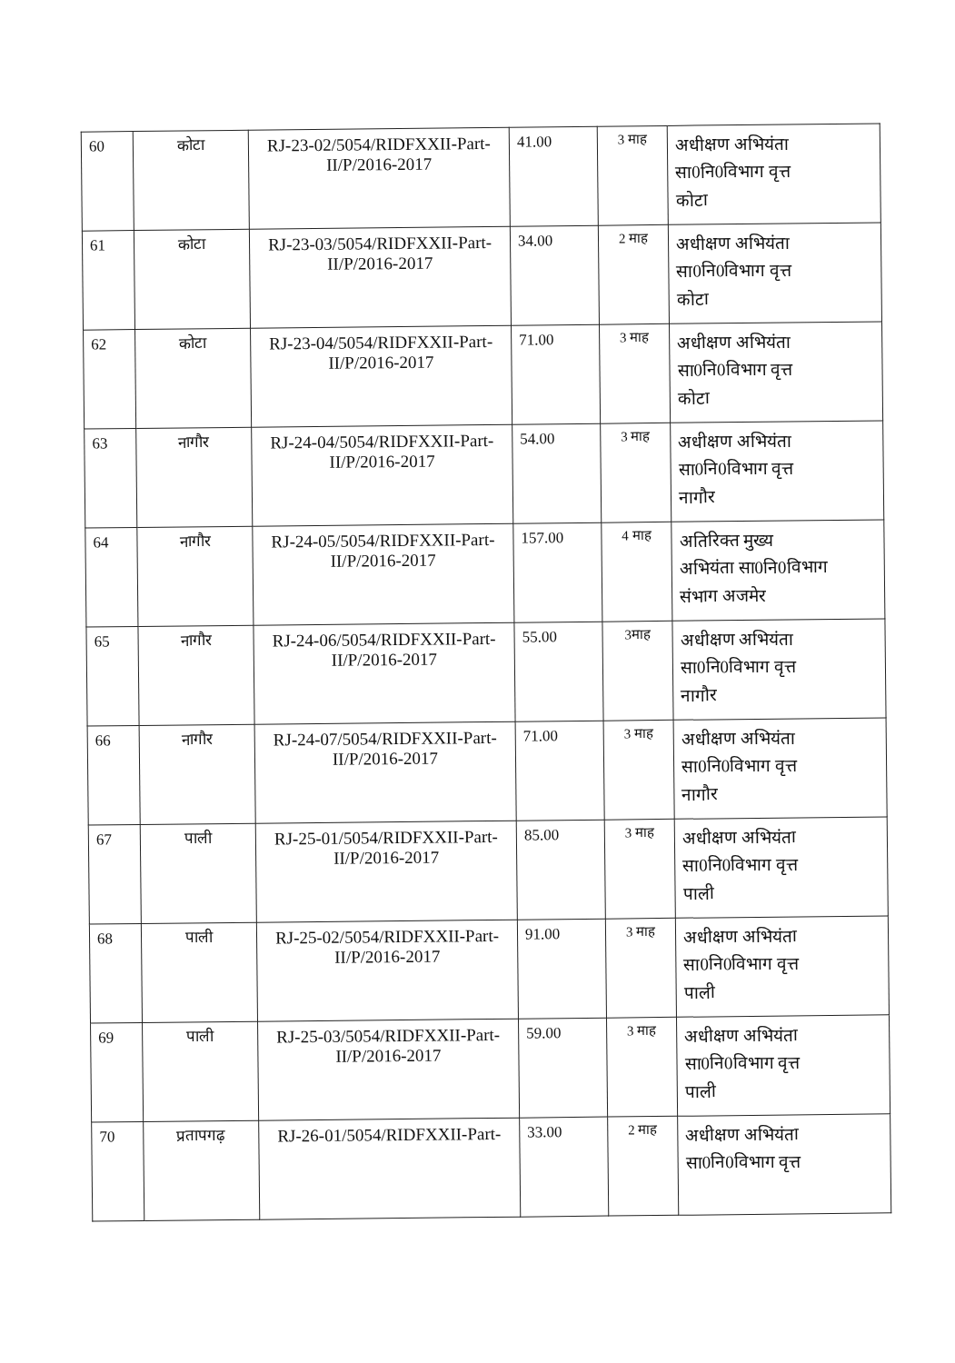| 60 | कोटा | RJ-23-02/5054/RIDFXXII-Part-II/P/2016-2017 | 41.00 | 3 माह | अधीक्षण अभियंता सा0नि0विभाग वृत्त कोटा |
| 61 | कोटा | RJ-23-03/5054/RIDFXXII-Part-II/P/2016-2017 | 34.00 | 2 माह | अधीक्षण अभियंता सा0नि0विभाग वृत्त कोटा |
| 62 | कोटा | RJ-23-04/5054/RIDFXXII-Part-II/P/2016-2017 | 71.00 | 3 माह | अधीक्षण अभियंता सा0नि0विभाग वृत्त कोटा |
| 63 | नागौर | RJ-24-04/5054/RIDFXXII-Part-II/P/2016-2017 | 54.00 | 3 माह | अधीक्षण अभियंता सा0नि0विभाग वृत्त नागौर |
| 64 | नागौर | RJ-24-05/5054/RIDFXXII-Part-II/P/2016-2017 | 157.00 | 4 माह | अतिरिक्त मुख्य अभियंता सा0नि0विभाग संभाग अजमेर |
| 65 | नागौर | RJ-24-06/5054/RIDFXXII-Part-II/P/2016-2017 | 55.00 | 3माह | अधीक्षण अभियंता सा0नि0विभाग वृत्त नागौर |
| 66 | नागौर | RJ-24-07/5054/RIDFXXII-Part-II/P/2016-2017 | 71.00 | 3 माह | अधीक्षण अभियंता सा0नि0विभाग वृत्त नागौर |
| 67 | पाली | RJ-25-01/5054/RIDFXXII-Part-II/P/2016-2017 | 85.00 | 3 माह | अधीक्षण अभियंता सा0नि0विभाग वृत्त पाली |
| 68 | पाली | RJ-25-02/5054/RIDFXXII-Part-II/P/2016-2017 | 91.00 | 3 माह | अधीक्षण अभियंता सा0नि0विभाग वृत्त पाली |
| 69 | पाली | RJ-25-03/5054/RIDFXXII-Part-II/P/2016-2017 | 59.00 | 3 माह | अधीक्षण अभियंता सा0नि0विभाग वृत्त पाली |
| 70 | प्रतापगढ़ | RJ-26-01/5054/RIDFXXII-Part- | 33.00 | 2 माह | अधीक्षण अभियंता सा0नि0विभाग वृत्त |